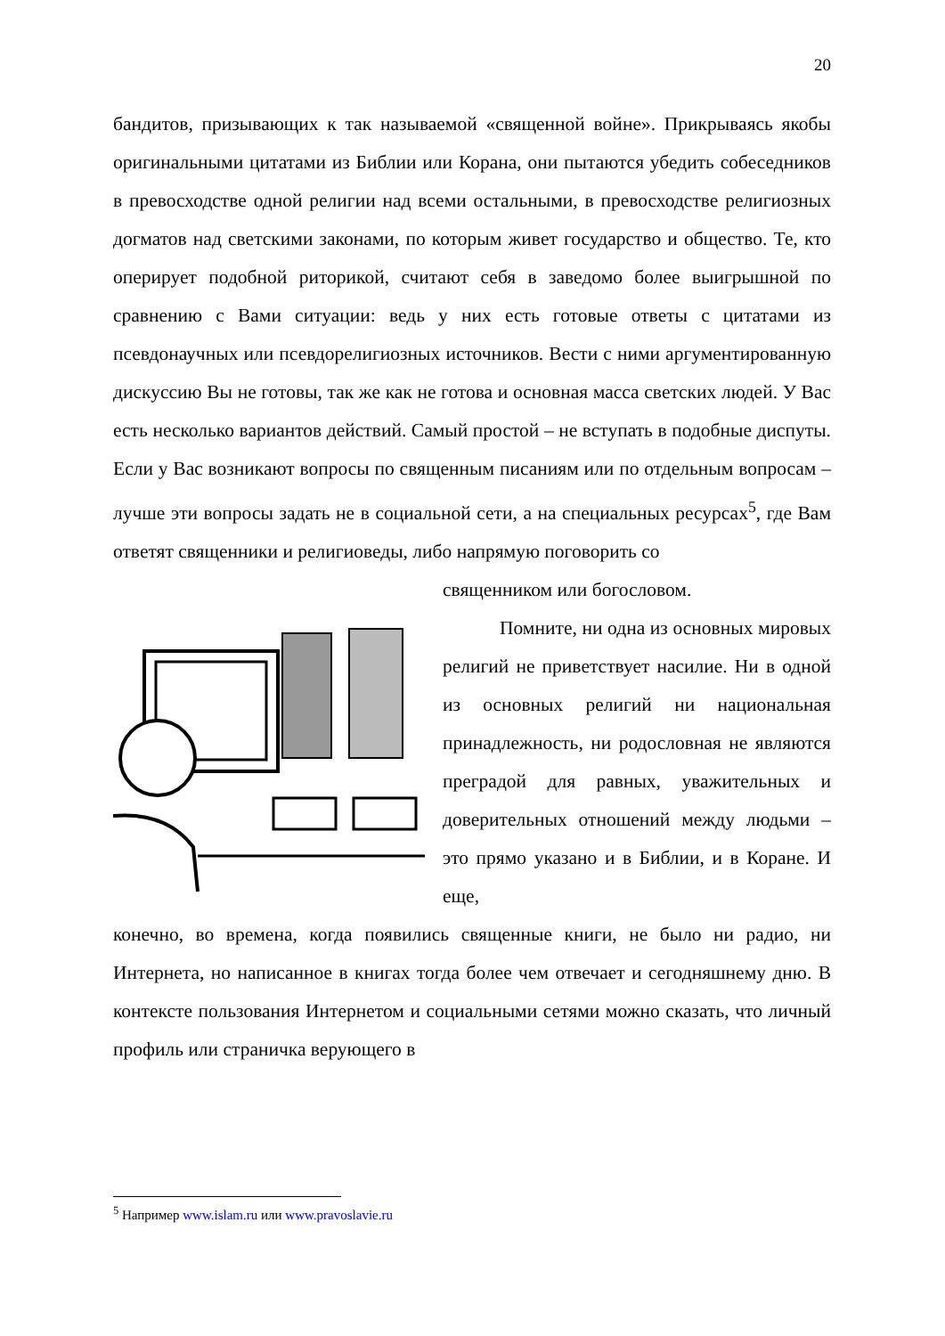20
бандитов, призывающих к так называемой «священной войне». Прикрываясь якобы оригинальными цитатами из Библии или Корана, они пытаются убедить собеседников в превосходстве одной религии над всеми остальными, в превосходстве религиозных догматов над светскими законами, по которым живет государство и общество. Те, кто оперирует подобной риторикой, считают себя в заведомо более выигрышной по сравнению с Вами ситуации: ведь у них есть готовые ответы с цитатами из псевдонаучных или псевдорелигиозных источников. Вести с ними аргументированную дискуссию Вы не готовы, так же как не готова и основная масса светских людей. У Вас есть несколько вариантов действий. Самый простой – не вступать в подобные диспуты. Если у Вас возникают вопросы по священным писаниям или по отдельным вопросам – лучше эти вопросы задать не в социальной сети, а на специальных ресурсах<sup>5</sup>, где Вам ответят священники и религиоведы, либо напрямую поговорить со
священником или богословом.
Помните, ни одна из основных мировых религий не приветствует насилие. Ни в одной из основных религий ни национальная принадлежность, ни родословная не являются преградой для равных, уважительных и доверительных отношений между людьми – это прямо указано и в Библии, и в Коране. И еще,
конечно, во времена, когда появились священные книги, не было ни радио, ни Интернета, но написанное в книгах тогда более чем отвечает и сегодняшнему дню. В контексте пользования Интернетом и социальными сетями можно сказать, что личный профиль или страничка верующего в
<sup>5</sup> Например www.islam.ru или www.pravoslavie.ru